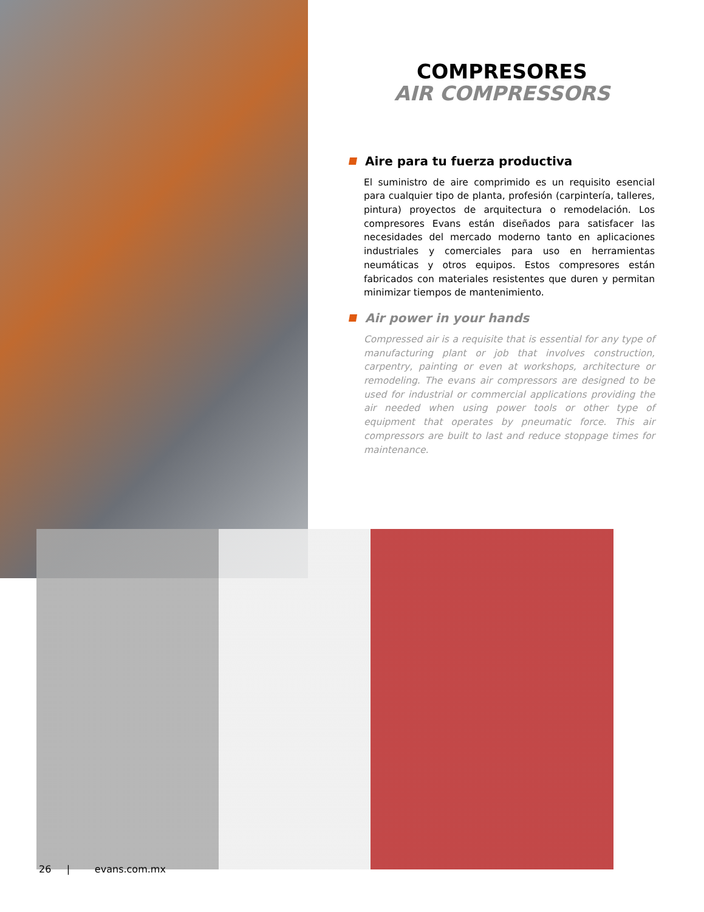COMPRESORES
AIR COMPRESSORS
Aire para tu fuerza productiva
El suministro de aire comprimido es un requisito esencial para cualquier tipo de planta, profesión (carpintería, talleres, pintura) proyectos de arquitectura o remodelación. Los compresores Evans están diseñados para satisfacer las necesidades del mercado moderno tanto en aplicaciones industriales y comerciales para uso en herramientas neumáticas y otros equipos. Estos compresores están fabricados con materiales resistentes que duren y permitan minimizar tiempos de mantenimiento.
Air power in your hands
Compressed air is a requisite that is essential for any type of manufacturing plant or job that involves construction, carpentry, painting or even at workshops, architecture or remodeling. The evans air compressors are designed to be used for industrial or commercial applications providing the air needed when using power tools or other type of equipment that operates by pneumatic force. This air compressors are built to last and reduce stoppage times for maintenance.
26 | evans.com.mx